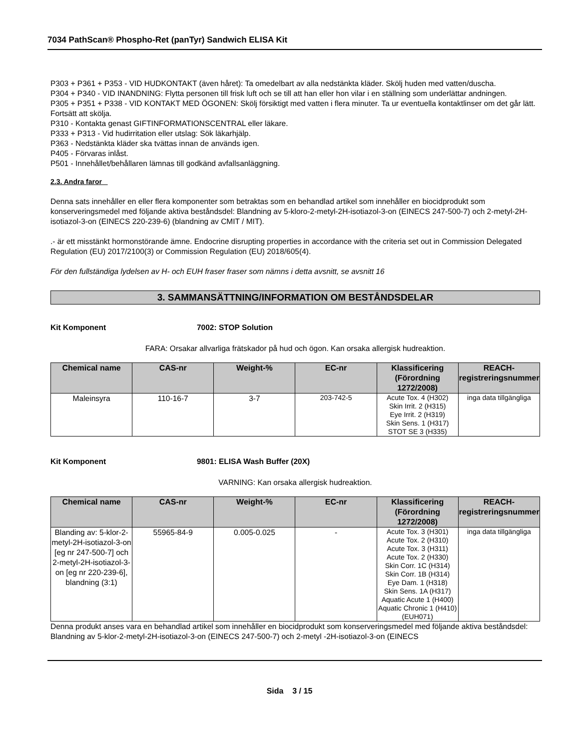7034 PathScan® Phospho-Ret (panTyr) Sandwich ELISA Kit
P303 + P361 + P353 - VID HUDKONTAKT (även håret): Ta omedelbart av alla nedstänkta kläder. Skölj huden med vatten/duscha.
P304 + P340 - VID INANDNING: Flytta personen till frisk luft och se till att han eller hon vilar i en ställning som underlättar andningen.
P305 + P351 + P338 - VID KONTAKT MED ÖGONEN: Skölj försiktigt med vatten i flera minuter. Ta ur eventuella kontaktlinser om det går lätt. Fortsätt att skölja.
P310 - Kontakta genast GIFTINFORMATIONSCENTRAL eller läkare.
P333 + P313 - Vid hudirritation eller utslag: Sök läkarhjälp.
P363 - Nedstänkta kläder ska tvättas innan de används igen.
P405 - Förvaras inlåst.
P501 - Innehållet/behållaren lämnas till godkänd avfallsanläggning.
2.3. Andra faror
Denna sats innehåller en eller flera komponenter som betraktas som en behandlad artikel som innehåller en biocidprodukt som konserveringsmedel med följande aktiva beståndsdel: Blandning av 5-kloro-2-metyl-2H-isotiazol-3-on (EINECS 247-500-7) och 2-metyl-2H-isotiazol-3-on (EINECS 220-239-6) (blandning av CMIT / MIT).
.- är ett misstänkt hormonstörande ämne. Endocrine disrupting properties in accordance with the criteria set out in Commission Delegated Regulation (EU) 2017/2100(3) or Commission Regulation (EU) 2018/605(4).
För den fullständiga lydelsen av H- och EUH fraser fraser som nämns i detta avsnitt, se avsnitt 16
3. SAMMANSÄTTNING/INFORMATION OM BESTÅNDSDELAR
Kit Komponent 7002: STOP Solution
FARA: Orsakar allvarliga frätskador på hud och ögon. Kan orsaka allergisk hudreaktion.
| Chemical name | CAS-nr | Weight-% | EC-nr | Klassificering (Förordning 1272/2008) | REACH-registreringsnummer |
| --- | --- | --- | --- | --- | --- |
| Maleinsyra | 110-16-7 | 3-7 | 203-742-5 | Acute Tox. 4 (H302) Skin Irrit. 2 (H315) Eye Irrit. 2 (H319) Skin Sens. 1 (H317) STOT SE 3 (H335) | inga data tillgängliga |
Kit Komponent 9801: ELISA Wash Buffer (20X)
VARNING: Kan orsaka allergisk hudreaktion.
| Chemical name | CAS-nr | Weight-% | EC-nr | Klassificering (Förordning 1272/2008) | REACH-registreringsnummer |
| --- | --- | --- | --- | --- | --- |
| Blanding av: 5-klor-2-metyl-2H-isotiazol-3-on [eg nr 247-500-7] och 2-metyl-2H-isotiazol-3-on [eg nr 220-239-6], blandning (3:1) | 55965-84-9 | 0.005-0.025 | - | Acute Tox. 3 (H301) Acute Tox. 2 (H310) Acute Tox. 3 (H311) Acute Tox. 2 (H330) Skin Corr. 1C (H314) Skin Corr. 1B (H314) Eye Dam. 1 (H318) Skin Sens. 1A (H317) Aquatic Acute 1 (H400) Aquatic Chronic 1 (H410) (EUH071) | inga data tillgängliga |
Denna produkt anses vara en behandlad artikel som innehåller en biocidprodukt som konserveringsmedel med följande aktiva beståndsdel: Blandning av 5-klor-2-metyl-2H-isotiazol-3-on (EINECS 247-500-7) och 2-metyl -2H-isotiazol-3-on (EINECS
Sida 3 / 15